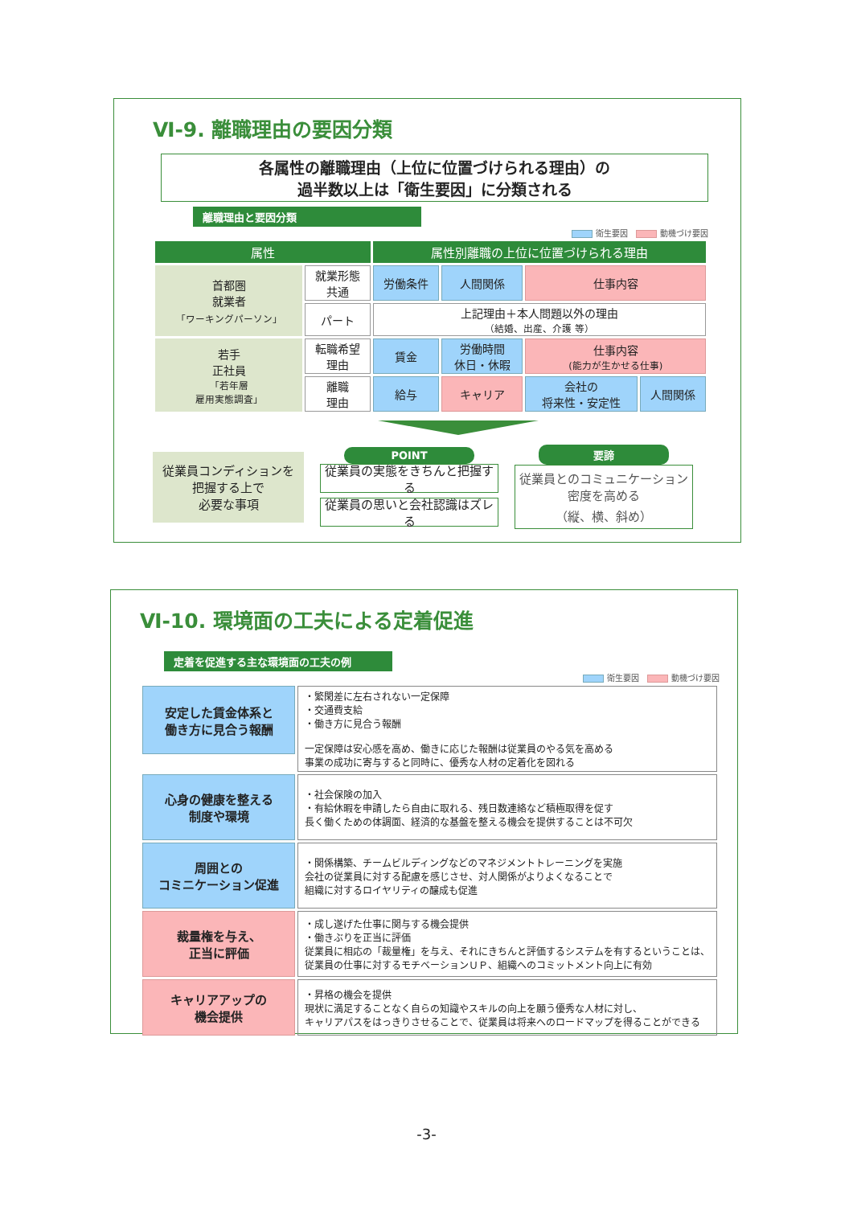Ⅵ-9. 離職理由の要因分類
各属性の離職理由（上位に位置づけられる理由）の
過半数以上は「衛生要因」に分類される
離職理由と要因分類
衛生要因 動機づけ要因
| 属性 | | 属性別離職の上位に位置づけられる理由 | | | |
| 首都圏 就業者 「ワーキングパーソン」 | 就業形態 共通 | 労働条件 | 人間関係 | 仕事内容 | |
| | パート | 上記理由＋本人問題以外の理由 （結婚、出産、介護 等） | | | |
| 若手 正社員 「若年層 雇用実態調査」 | 転職希望 理由 | 賃金 | 労働時間 休日・休暇 | 仕事内容 (能力が生かせる仕事) | |
| | 離職 理由 | 給与 | キャリア | 会社の 将来性・安定性 | 人間関係 |
従業員コンディションを
把握する上で
必要な事項
POINT
従業員の実態をきちんと把握する
従業員の思いと会社認識はズレる
要諦
従業員とのコミュニケーション
密度を高める
（縦、横、斜め）
Ⅵ-10. 環境面の工夫による定着促進
定着を促進する主な環境面の工夫の例
衛生要因 動機づけ要因
| 安定した賃金体系と 働き方に見合う報酬 | ・繁閑差に左右されない一定保障 ・交通費支給 ・働き方に見合う報酬 一定保障は安心感を高め、働きに応じた報酬は従業員のやる気を高める 事業の成功に寄与すると同時に、優秀な人材の定着化を図れる |
| 心身の健康を整える 制度や環境 | ・社会保険の加入 ・有給休暇を申請したら自由に取れる、残日数連絡など積極取得を促す 長く働くための体調面、経済的な基盤を整える機会を提供することは不可欠 |
| 周囲との コミニケーション促進 | ・関係構築、チームビルディングなどのマネジメントトレーニングを実施 会社の従業員に対する配慮を感じさせ、対人関係がよりよくなることで 組織に対するロイヤリティの醸成も促進 |
| 裁量権を与え、 正当に評価 | ・成し遂げた仕事に関与する機会提供 ・働きぶりを正当に評価 従業員に相応の「裁量権」を与え、それにきちんと評価するシステムを有するということは、 従業員の仕事に対するモチベーションＵＰ、組織へのコミットメント向上に有効 |
| キャリアアップの 機会提供 | ・昇格の機会を提供 現状に満足することなく自らの知識やスキルの向上を願う優秀な人材に対し、 キャリアパスをはっきりさせることで、従業員は将来へのロードマップを得ることができる |
-3-